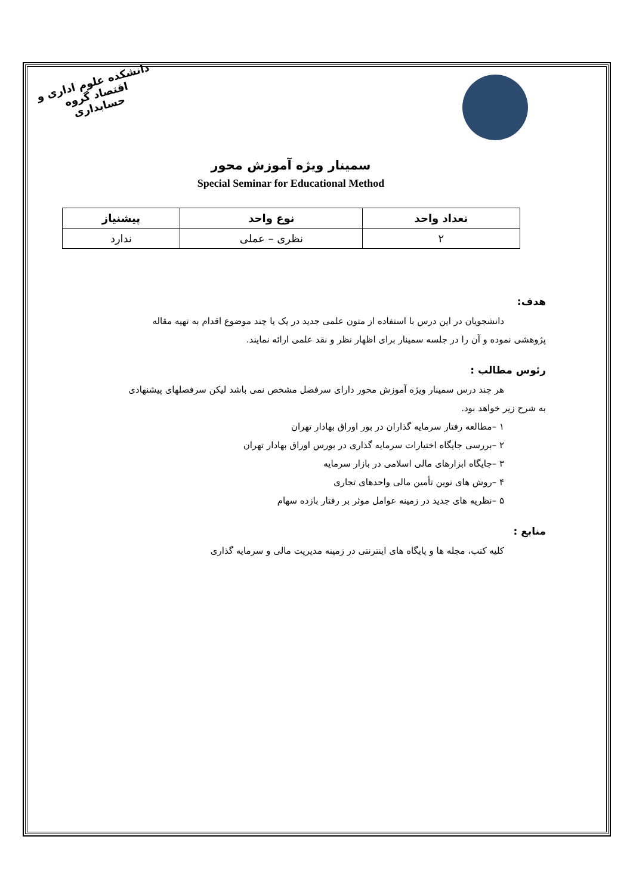دانشکده علوم اداری و اقتصاد گروه حسابداری
سمینار ویژه آموزش محور
Special Seminar for Educational Method
| تعداد واحد | نوع واحد | پیشنیاز |
| --- | --- | --- |
| ۲ | نظری – عملی | ندارد |
هدف:
دانشجویان در این درس با استفاده از متون علمی جدید در یک یا چند موضوع اقدام به تهیه مقاله
پژوهشی نموده و آن را در جلسه سمینار برای اظهار نظر و نقد علمی ارائه نمایند.
رئوس مطالب :
هر چند درس سمینار ویژه آموزش محور دارای سرفصل مشخص نمی باشد لیکن سرفصلهای پیشنهادی
به شرح زیر خواهد بود.
۱ –مطالعه رفتار سرمایه گذاران در بور اوراق بهادار تهران
۲ –بررسی جایگاه اختیارات سرمایه گذاری در بورس اوراق بهادار تهران
۳ –جایگاه ابزارهای مالی اسلامی در بازار سرمایه
۴ –روش های نوین تأمین مالی واحدهای تجاری
۵ –نظریه های جدید در زمینه عوامل موثر بر رفتار بازده سهام
منابع :
کلیه کتب، مجله ها و پایگاه های اینترنتی در زمینه مدیریت مالی و سرمایه گذاری